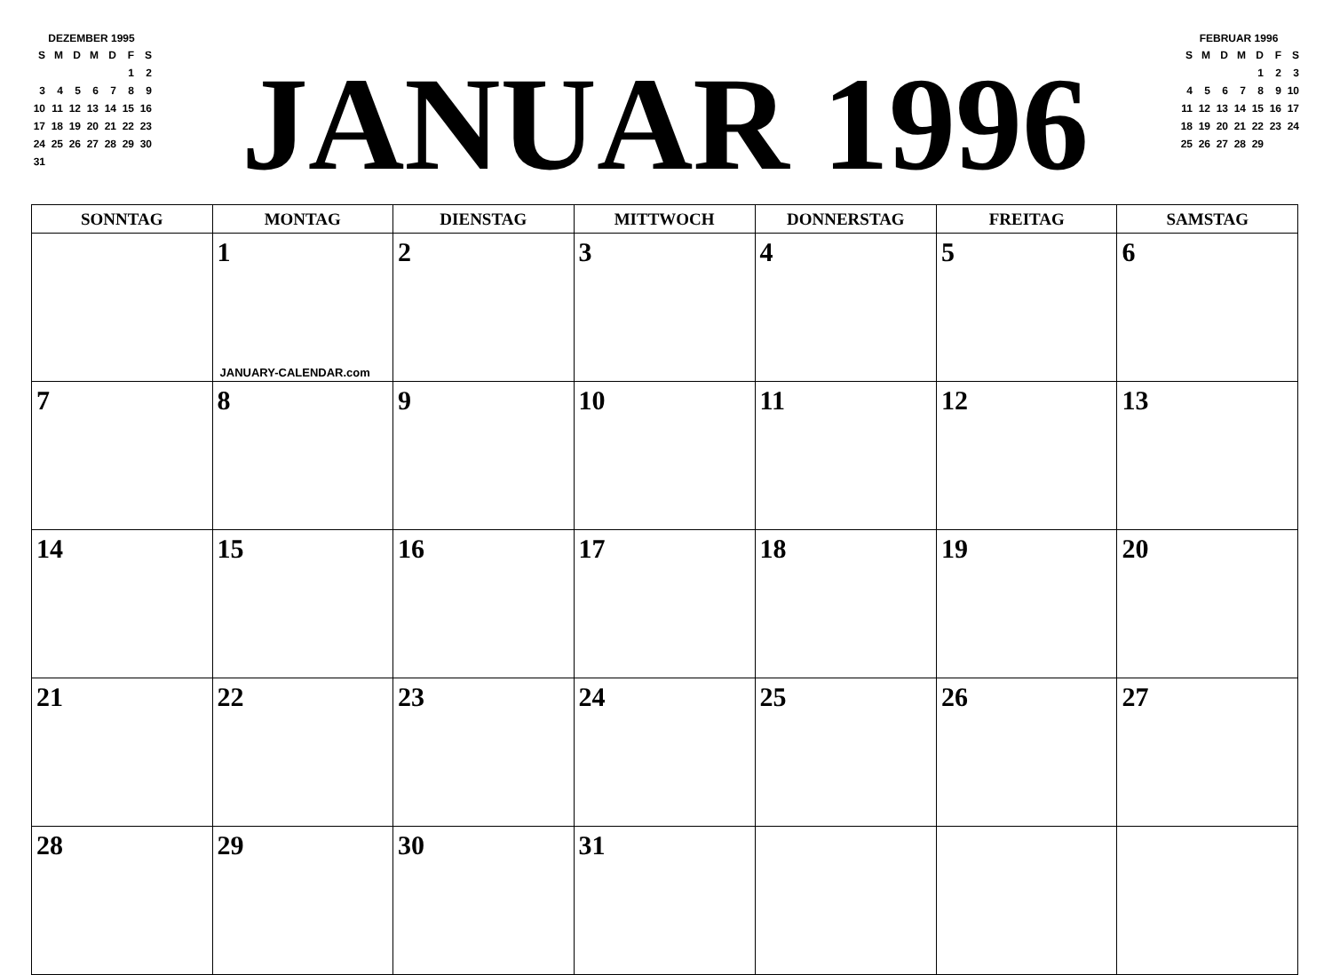DEZEMBER 1995
| S | M | D | M | D | F | S |
| | | | | | 1 | 2 |
| 3 | 4 | 5 | 6 | 7 | 8 | 9 |
| 10 | 11 | 12 | 13 | 14 | 15 | 16 |
| 17 | 18 | 19 | 20 | 21 | 22 | 23 |
| 24 | 25 | 26 | 27 | 28 | 29 | 30 |
| 31 | | | | | | |
JANUAR 1996
FEBRUAR 1996
| S | M | D | M | D | F | S |
| | | | | 1 | 2 | 3 |
| 4 | 5 | 6 | 7 | 8 | 9 | 10 |
| 11 | 12 | 13 | 14 | 15 | 16 | 17 |
| 18 | 19 | 20 | 21 | 22 | 23 | 24 |
| 25 | 26 | 27 | 28 | 29 | | |
| SONNTAG | MONTAG | DIENSTAG | MITTWOCH | DONNERSTAG | FREITAG | SAMSTAG |
| --- | --- | --- | --- | --- | --- | --- |
| | 1 JANUARY-CALENDAR.com | 2 | 3 | 4 | 5 | 6 |
| 7 | 8 | 9 | 10 | 11 | 12 | 13 |
| 14 | 15 | 16 | 17 | 18 | 19 | 20 |
| 21 | 22 | 23 | 24 | 25 | 26 | 27 |
| 28 | 29 | 30 | 31 | | | |